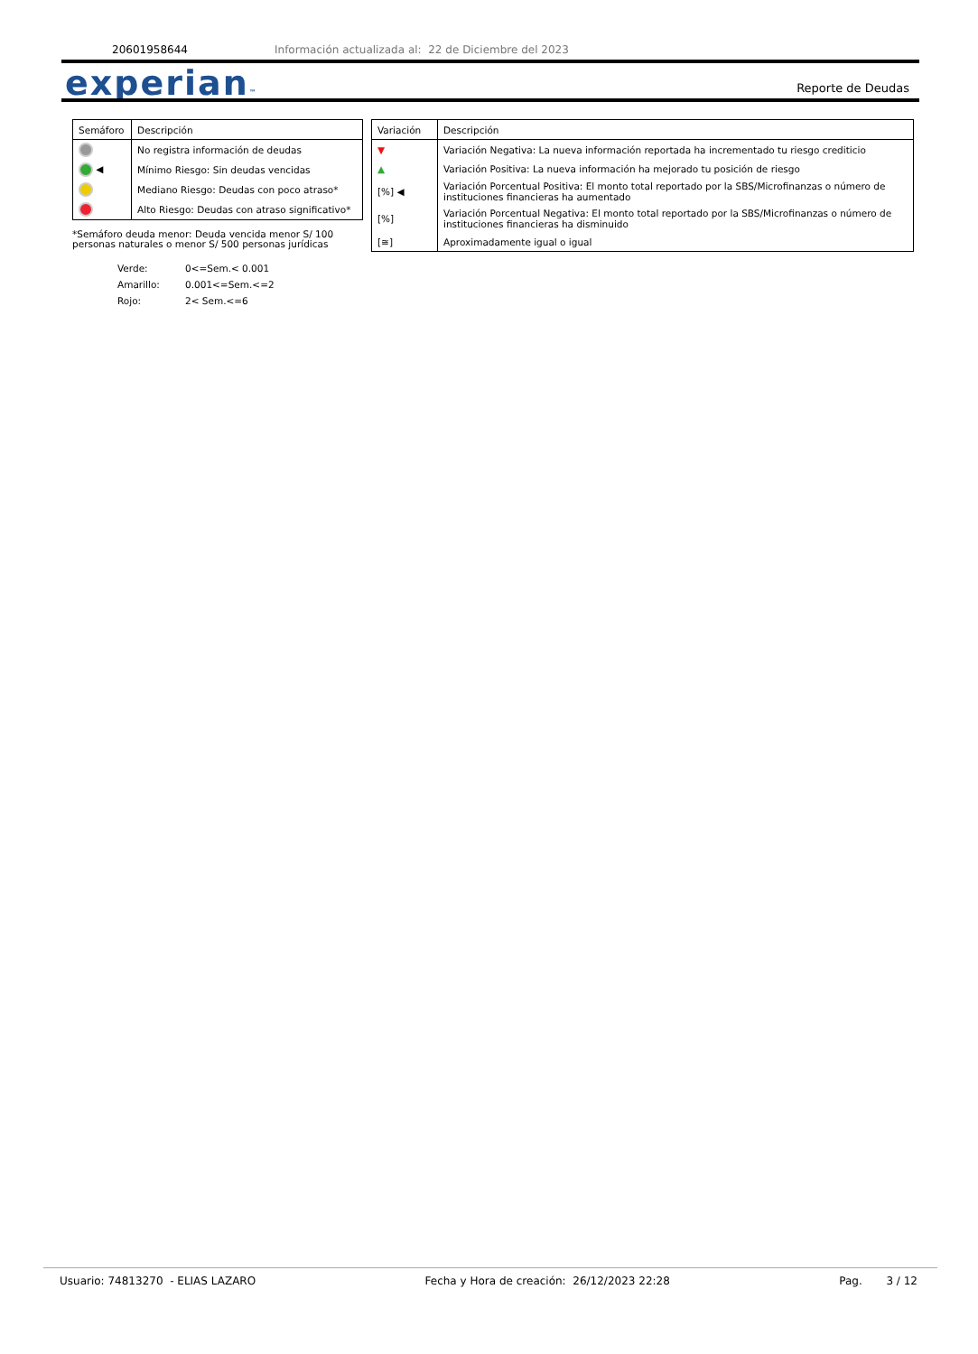20601958644 Información actualizada al: 22 de Diciembre del 2023
experian™ Reporte de Deudas
| Semáforo | Descripción |
| --- | --- |
| | No registra información de deudas |
| ◀ | Mínimo Riesgo: Sin deudas vencidas |
| | Mediano Riesgo: Deudas con poco atraso* |
| | Alto Riesgo: Deudas con atraso significativo* |
*Semáforo deuda menor: Deuda vencida menor S/ 100
personas naturales o menor S/ 500 personas jurídicas
Verde: 0<=Sem.< 0.001
Amarillo: 0.001<=Sem.<=2
Rojo: 2< Sem.<=6
| Variación | Descripción |
| --- | --- |
| ▼ | Variación Negativa: La nueva información reportada ha incrementado tu riesgo crediticio |
| ▲ | Variación Positiva: La nueva información ha mejorado tu posición de riesgo |
| [%] ◀ | Variación Porcentual Positiva: El monto total reportado por la SBS/Microfinanzas o número de instituciones financieras ha aumentado |
| [%] | Variación Porcentual Negativa: El monto total reportado por la SBS/Microfinanzas o número de instituciones financieras ha disminuido |
| [≅] | Aproximadamente igual o igual |
Usuario: 74813270 - ELIAS LAZARO Fecha y Hora de creación: 26/12/2023 22:28 Pag. 3 / 12